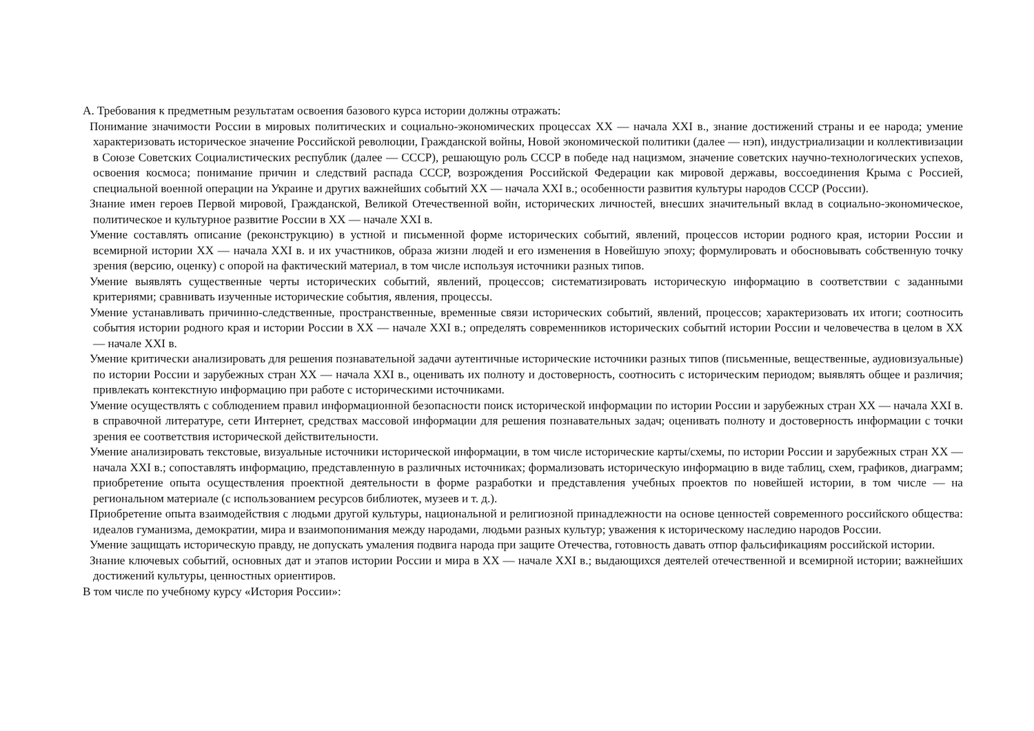А. Требования к предметным результатам освоения базового курса истории должны отражать:
Понимание значимости России в мировых политических и социально-экономических процессах XX — начала XXI в., знание достижений страны и ее народа; умение характеризовать историческое значение Российской революции, Гражданской войны, Новой экономической политики (далее — нэп), индустриализации и коллективизации в Союзе Советских Социалистических республик (далее — СССР), решающую роль СССР в победе над нацизмом, значение советских научно-технологических успехов, освоения космоса; понимание причин и следствий распада СССР, возрождения Российской Федерации как мировой державы, воссоединения Крыма с Россией, специальной военной операции на Украине и других важнейших событий XX — начала XXI в.; особенности развития культуры народов СССР (России).
Знание имен героев Первой мировой, Гражданской, Великой Отечественной войн, исторических личностей, внесших значительный вклад в социально-экономическое, политическое и культурное развитие России в XX — начале XXI в.
Умение составлять описание (реконструкцию) в устной и письменной форме исторических событий, явлений, процессов истории родного края, истории России и всемирной истории XX — начала XXI в. и их участников, образа жизни людей и его изменения в Новейшую эпоху; формулировать и обосновывать собственную точку зрения (версию, оценку) с опорой на фактический материал, в том числе используя источники разных типов.
Умение выявлять существенные черты исторических событий, явлений, процессов; систематизировать историческую информацию в соответствии с заданными критериями; сравнивать изученные исторические события, явления, процессы.
Умение устанавливать причинно-следственные, пространственные, временные связи исторических событий, явлений, процессов; характеризовать их итоги; соотносить события истории родного края и истории России в XX — начале XXI в.; определять современников исторических событий истории России и человечества в целом в XX — начале XXI в.
Умение критически анализировать для решения познавательной задачи аутентичные исторические источники разных типов (письменные, вещественные, аудиовизуальные) по истории России и зарубежных стран XX — начала XXI в., оценивать их полноту и достоверность, соотносить с историческим периодом; выявлять общее и различия; привлекать контекстную информацию при работе с историческими источниками.
Умение осуществлять с соблюдением правил информационной безопасности поиск исторической информации по истории России и зарубежных стран XX — начала XXI в. в справочной литературе, сети Интернет, средствах массовой информации для решения познавательных задач; оценивать полноту и достоверность информации с точки зрения ее соответствия исторической действительности.
Умение анализировать текстовые, визуальные источники исторической информации, в том числе исторические карты/схемы, по истории России и зарубежных стран XX — начала XXI в.; сопоставлять информацию, представленную в различных источниках; формализовать историческую информацию в виде таблиц, схем, графиков, диаграмм; приобретение опыта осуществления проектной деятельности в форме разработки и представления учебных проектов по новейшей истории, в том числе — на региональном материале (с использованием ресурсов библиотек, музеев и т. д.).
Приобретение опыта взаимодействия с людьми другой культуры, национальной и религиозной принадлежности на основе ценностей современного российского общества: идеалов гуманизма, демократии, мира и взаимопонимания между народами, людьми разных культур; уважения к историческому наследию народов России.
Умение защищать историческую правду, не допускать умаления подвига народа при защите Отечества, готовность давать отпор фальсификациям российской истории.
Знание ключевых событий, основных дат и этапов истории России и мира в XX — начале XXI в.; выдающихся деятелей отечественной и всемирной истории; важнейших достижений культуры, ценностных ориентиров.
В том числе по учебному курсу «История России»: